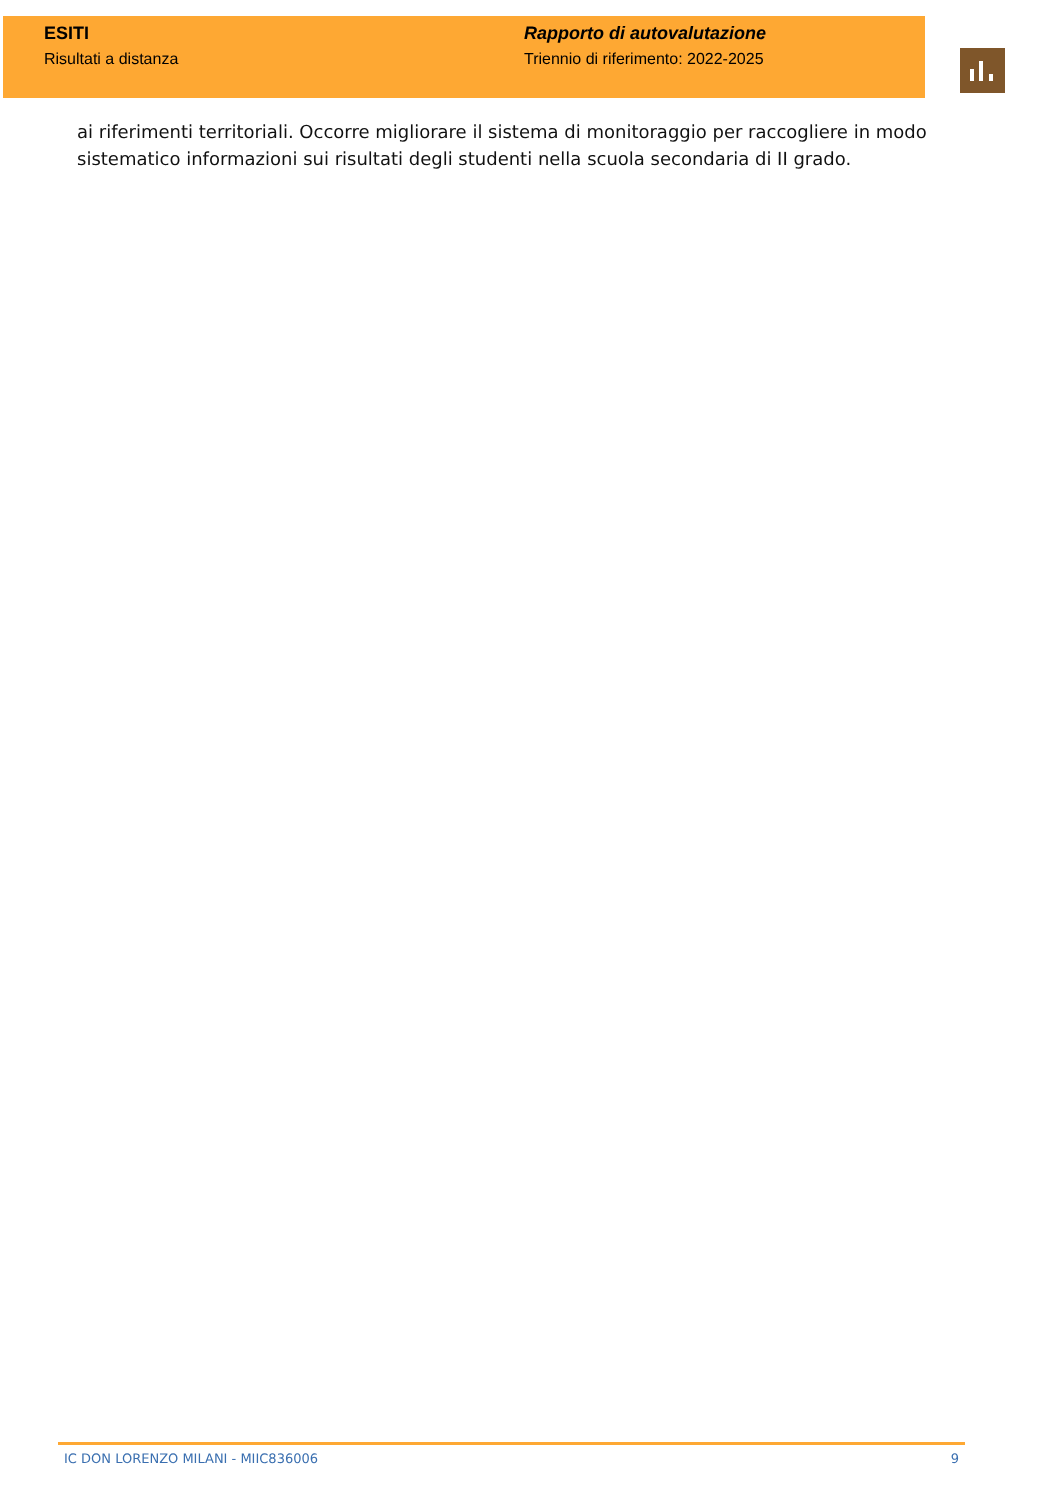ESITI
Risultati a distanza
Rapporto di autovalutazione
Triennio di riferimento: 2022-2025
ai riferimenti territoriali. Occorre migliorare il sistema di monitoraggio per raccogliere in modo sistematico informazioni sui risultati degli studenti nella scuola secondaria di II grado.
IC DON LORENZO MILANI - MIIC836006 9